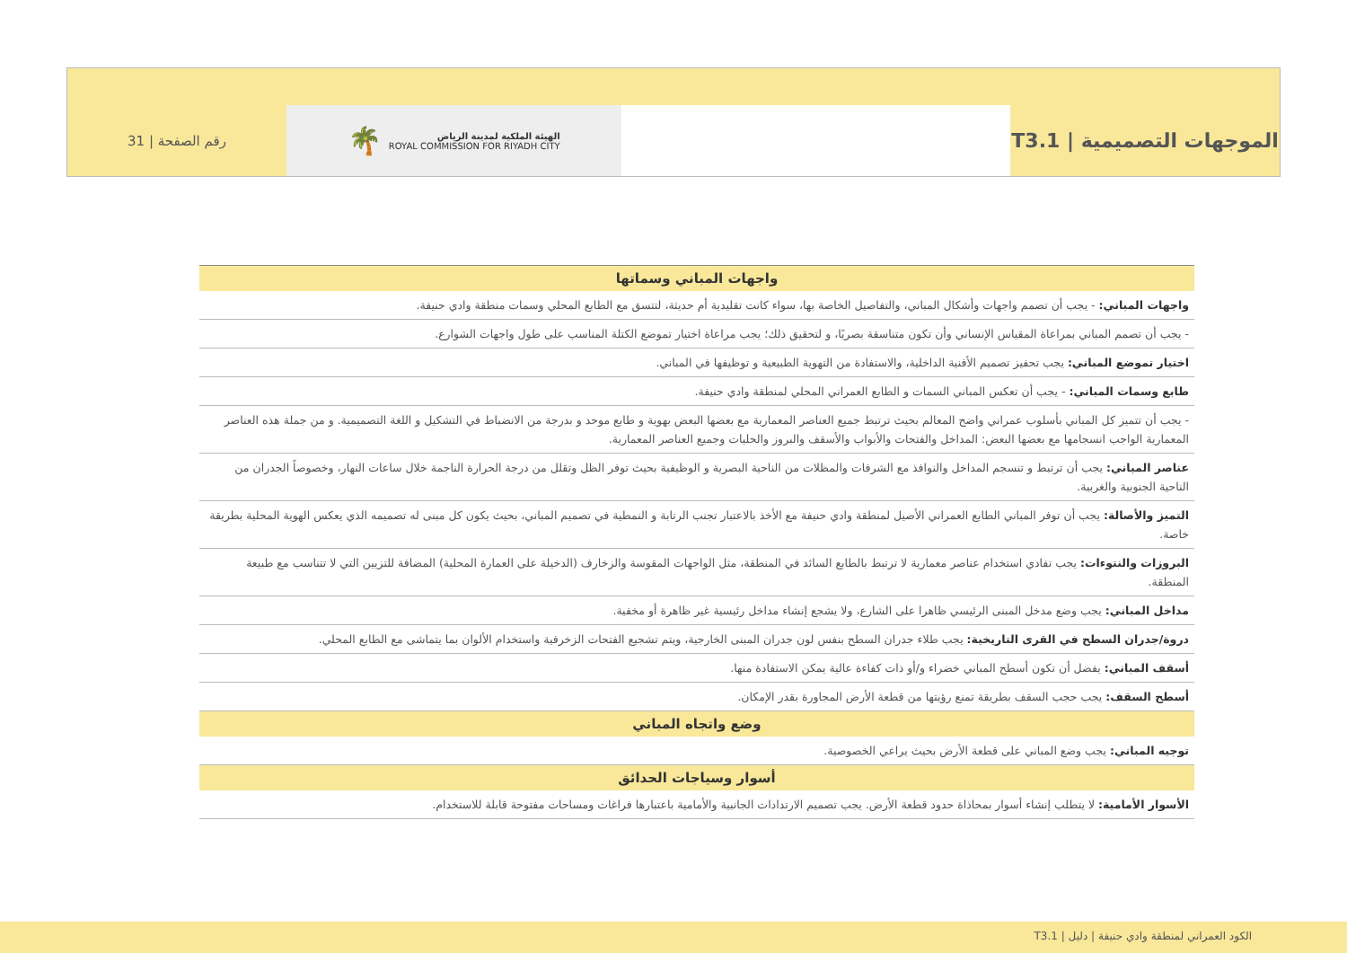الموجهات التصميمية | T3.1
الهيئة الملكية لمدينة الرياض
ROYAL COMMISSION FOR RIYADH CITY
🌴
رقم الصفحة | 31
| واجهات المباني وسماتها |
| --- |
| واجهات المباني: - يجب أن تصمم واجهات وأشكال المباني، والتفاصيل الخاصة بها، سواء كانت تقليدية أم حديثة، لتتسق مع الطابع المحلي وسمات منطقة وادي حنيفة. |
| - يجب أن تصمم المباني بمراعاة المقياس الإنساني وأن تكون متناسقة بصريًا، و لتحقيق ذلك؛ يجب مراعاة اختيار تموضع الكتلة المناسب على طول واجهات الشوارع. |
| اختيار تموضع المباني: يجب تحفيز تصميم الأفنية الداخلية، والاستفادة من التهوية الطبيعية و توظيفها في المباني. |
| طابع وسمات المباني: - يجب أن تعكس المباني السمات و الطابع العمراني المحلي لمنطقة وادي حنيفة. |
| - يجب أن تتميز كل المباني بأسلوب عمراني واضح المعالم بحيث ترتبط جميع العناصر المعمارية مع بعضها البعض بهوية و طابع موحد و بدرجة من الانضباط في التشكيل و اللغة التصميمية. و من جملة هذه العناصر المعمارية الواجب انسجامها مع بعضها البعض: المداخل والفتحات والأبواب والأسقف والبروز والحليات وجميع العناصر المعمارية. |
| عناصر المباني: يجب أن ترتبط و تنسجم المداخل والنوافذ مع الشرفات والمظلات من الناحية البصرية و الوظيفية بحيث توفر الظل وتقلل من درجة الحرارة الناجمة خلال ساعات النهار، وخصوصاً الجدران من الناحية الجنوبية والغربية. |
| التميز والأصالة: يجب أن توفر المباني الطابع العمراني الأصيل لمنطقة وادي حنيفة مع الأخذ بالاعتبار تجنب الرتابة و النمطية في تصميم المباني، بحيث يكون كل مبنى له تصميمه الذي يعكس الهوية المحلية بطريقة خاصة. |
| البروزات والنتوءات: يجب تفادي استخدام عناصر معمارية لا ترتبط بالطابع السائد في المنطقة، مثل الواجهات المقوسة والزخارف (الدخيلة على العمارة المحلية) المضافة للتزيين التي لا تتناسب مع طبيعة المنطقة. |
| مداخل المباني: يجب وضع مدخل المبنى الرئيسي ظاهرا على الشارع، ولا يشجع إنشاء مداخل رئيسية غير ظاهرة أو مخفية. |
| دروة/جدران السطح في القرى التاريخية: يجب طلاء جدران السطح بنفس لون جدران المبنى الخارجية، ويتم تشجيع الفتحات الزخرفية واستخدام الألوان بما يتماشى مع الطابع المحلي. |
| أسقف المباني: يفضل أن تكون أسطح المباني خضراء و/أو ذات كفاءة عالية يمكن الاستفادة منها. |
| أسطح السقف: يجب حجب السقف بطريقة تمنع رؤيتها من قطعة الأرض المجاورة بقدر الإمكان. |
| وضع واتجاه المباني |
| توجيه المباني: يجب وضع المباني على قطعة الأرض بحيث يراعي الخصوصية. |
| أسوار وسياجات الحدائق |
| الأسوار الأمامية: لا يتطلب إنشاء أسوار بمحاذاة حدود قطعة الأرض. يجب تصميم الارتدادات الجانبية والأمامية باعتبارها فراغات ومساحات مفتوحة قابلة للاستخدام. |
الكود العمراني لمنطقة وادي حنيفة | دليل | T3.1